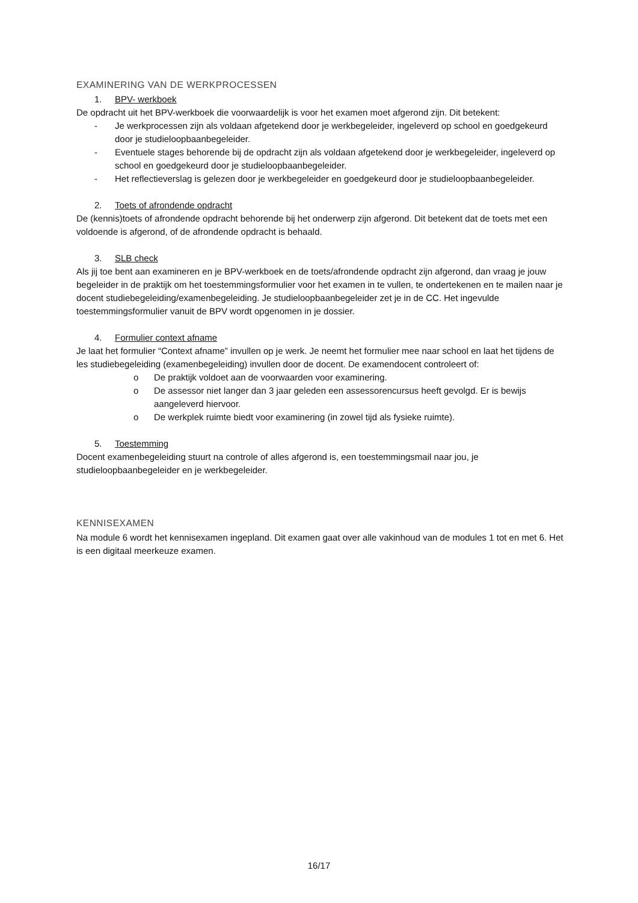EXAMINERING VAN DE WERKPROCESSEN
1. BPV- werkboek
De opdracht uit het BPV-werkboek die voorwaardelijk is voor het examen moet afgerond zijn. Dit betekent:
- Je werkprocessen zijn als voldaan afgetekend door je werkbegeleider, ingeleverd op school en goedgekeurd door je studieloopbaanbegeleider.
- Eventuele stages behorende bij de opdracht zijn als voldaan afgetekend door je werkbegeleider, ingeleverd op school en goedgekeurd door je studieloopbaanbegeleider.
- Het reflectieverslag is gelezen door je werkbegeleider en goedgekeurd door je studieloopbaanbegeleider.
2. Toets of afrondende opdracht
De (kennis)toets of afrondende opdracht behorende bij het onderwerp zijn afgerond. Dit betekent dat de toets met een voldoende is afgerond, of de afrondende opdracht is behaald.
3. SLB check
Als jij toe bent aan examineren en je BPV-werkboek en de toets/afrondende opdracht zijn afgerond, dan vraag je jouw begeleider in de praktijk om het toestemmingsformulier voor het examen in te vullen, te ondertekenen en te mailen naar je docent studiebegeleiding/examenbegeleiding. Je studieloopbaanbegeleider zet je in de CC. Het ingevulde toestemmingsformulier vanuit de BPV wordt opgenomen in je dossier.
4. Formulier context afname
Je laat het formulier “Context afname” invullen op je werk. Je neemt het formulier mee naar school en laat het tijdens de les studiebegeleiding (examenbegeleiding) invullen door de docent. De examendocent controleert of:
o De praktijk voldoet aan de voorwaarden voor examinering.
o De assessor niet langer dan 3 jaar geleden een assessorencursus heeft gevolgd. Er is bewijs aangeleverd hiervoor.
o De werkplek ruimte biedt voor examinering (in zowel tijd als fysieke ruimte).
5. Toestemming
Docent examenbegeleiding stuurt na controle of alles afgerond is, een toestemmingsmail naar jou, je studieloopbaanbegeleider en je werkbegeleider.
KENNISEXAMEN
Na module 6 wordt het kennisexamen ingepland. Dit examen gaat over alle vakinhoud van de modules 1 tot en met 6. Het is een digitaal meerkeuze examen.
16/17